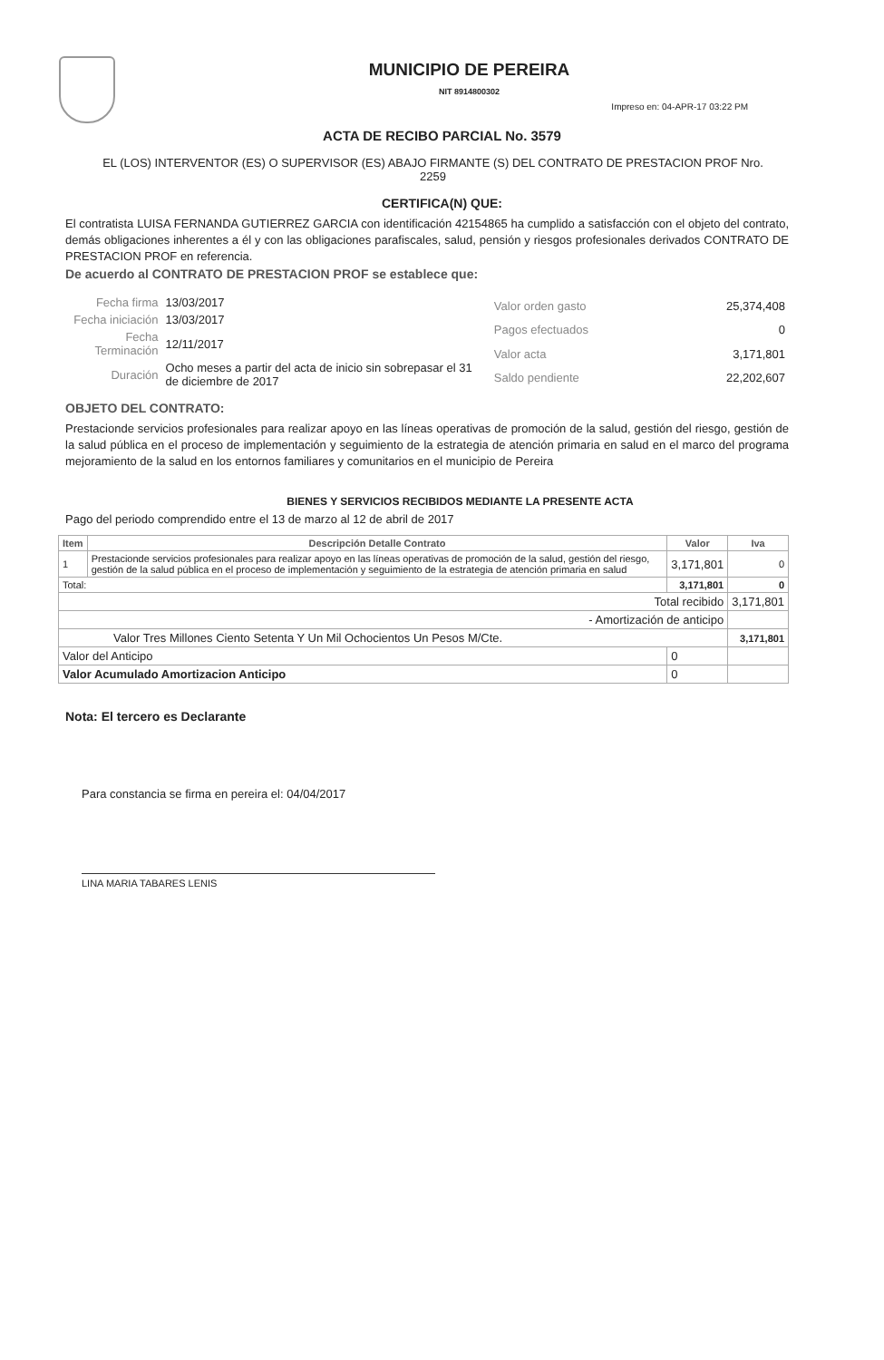MUNICIPIO DE PEREIRA
NIT 8914800302
Impreso en: 04-APR-17 03:22 PM
ACTA DE RECIBO PARCIAL No. 3579
EL (LOS) INTERVENTOR (ES) O SUPERVISOR (ES) ABAJO FIRMANTE (S) DEL CONTRATO DE PRESTACION PROF Nro. 2259
CERTIFICA(N) QUE:
El contratista LUISA FERNANDA GUTIERREZ GARCIA con identificación 42154865 ha cumplido a satisfacción con el objeto del contrato, demás obligaciones inherentes a él y con las obligaciones parafiscales, salud, pensión y riesgos profesionales derivados CONTRATO DE PRESTACION PROF en referencia.
De acuerdo al CONTRATO DE PRESTACION PROF se establece que:
| Fecha firma | 13/03/2017 |
| Fecha iniciación | 13/03/2017 |
| Fecha Terminación | 12/11/2017 |
| Duración | Ocho meses a partir del acta de inicio sin sobrepasar el 31 de diciembre de 2017 |
| Valor orden gasto | 25,374,408 |
| Pagos efectuados | 0 |
| Valor acta | 3,171,801 |
| Saldo pendiente | 22,202,607 |
OBJETO DEL CONTRATO:
Prestacionde servicios profesionales para realizar apoyo en las líneas operativas de promoción de la salud, gestión del riesgo, gestión de la salud pública en el proceso de implementación y seguimiento de la estrategia de atención primaria en salud en el marco del programa mejoramiento de la salud en los entornos familiares y comunitarios en el municipio de Pereira
BIENES Y SERVICIOS RECIBIDOS MEDIANTE LA PRESENTE ACTA
Pago del periodo comprendido entre el 13 de marzo al 12 de abril de 2017
| Item | Descripción Detalle Contrato | Valor | Iva |
| --- | --- | --- | --- |
| 1 | Prestacionde servicios profesionales para realizar apoyo en las líneas operativas de promoción de la salud, gestión del riesgo, gestión de la salud pública en el proceso de implementación y seguimiento de la estrategia de atención primaria en salud | 3,171,801 | 0 |
| Total: | | 3,171,801 | 0 |
| Total recibido | | | 3,171,801 |
| - Amortización de anticipo | | | |
| Valor Tres Millones Ciento Setenta Y Un Mil Ochocientos Un Pesos M/Cte. | | | 3,171,801 |
| Valor del Anticipo | | 0 | |
| Valor Acumulado Amortizacion Anticipo | | 0 | |
Nota: El tercero es Declarante
Para constancia se firma en pereira el: 04/04/2017
LINA MARIA TABARES LENIS